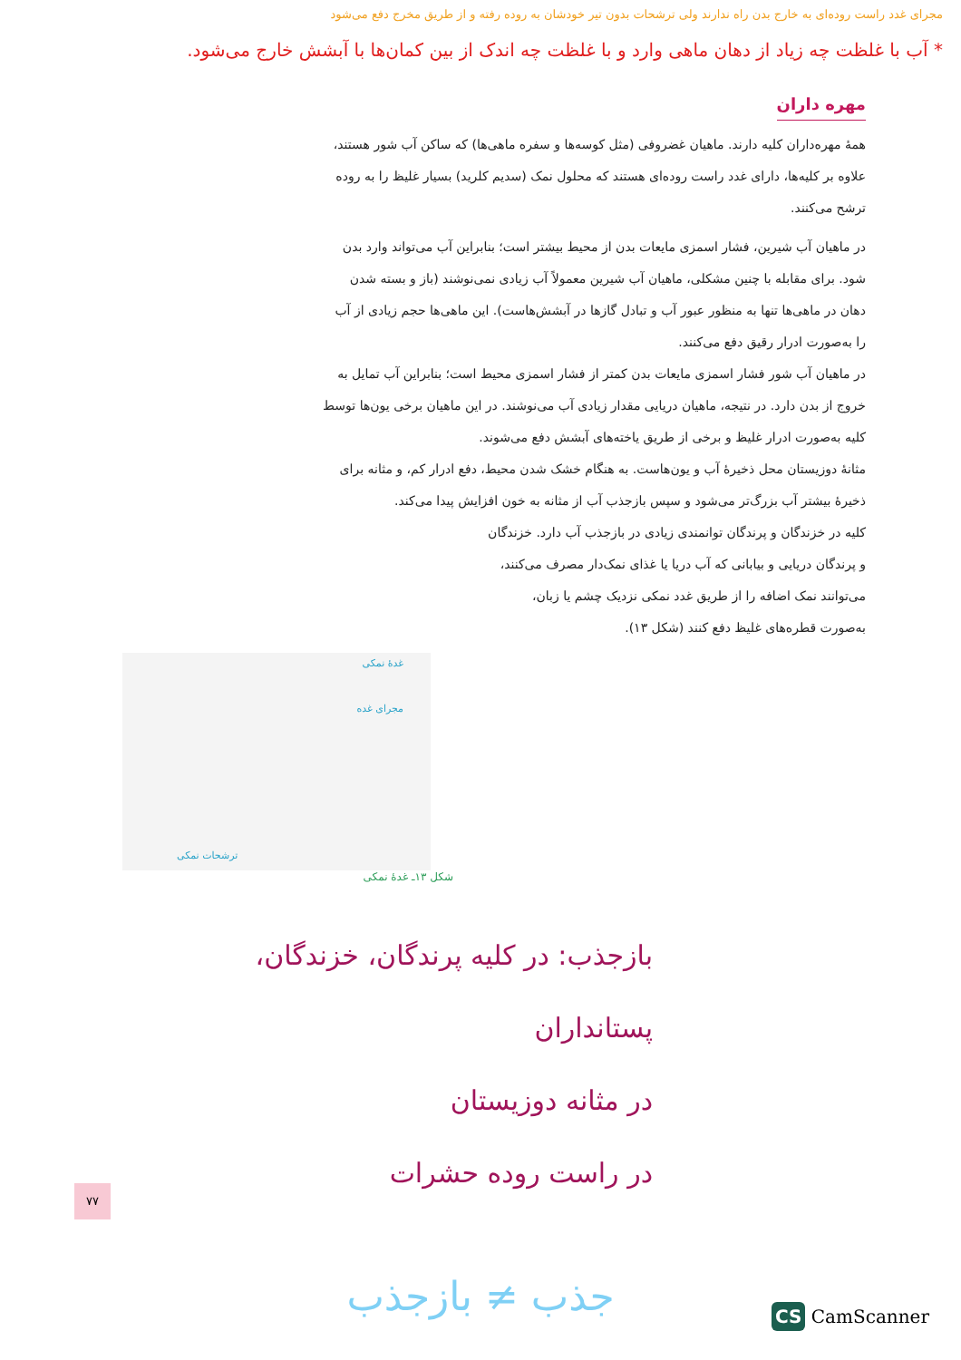مجرای غدد راست روده‌ای به خارج بدن راه ندارند ولی ترشحات بدون تیر خودشان به روده رفته و از طریق مخرج دفع می‌شود
* آب با غلظت چه زیاد از دهان ماهی وارد و با غلظت چه اندک از بین کمان‌ها با آبشش خارج می‌شود.
مهره داران
همهٔ مهره‌داران کلیه دارند. ماهیان غضروفی (مثل کوسه‌ها و سفره ماهی‌ها) که ساکن آب شور هستند، علاوه بر کلیه‌ها، دارای غدد راست روده‌ای هستند که محلول نمک (سدیم کلرید) بسیار غلیظ را به روده ترشح می‌کنند.
در ماهیان آب شیرین، فشار اسمزی مایعات بدن از محیط بیشتر است؛ بنابراین آب می‌تواند وارد بدن شود. برای مقابله با چنین مشکلی، ماهیان آب شیرین معمولاً آب زیادی نمی‌نوشند (باز و بسته شدن دهان در ماهی‌ها تنها به منظور عبور آب و تبادل گازها در آبشش‌هاست). این ماهی‌ها حجم زیادی از آب را به‌صورت ادرار رقیق دفع می‌کنند.
در ماهیان آب شور فشار اسمزی مایعات بدن کمتر از فشار اسمزی محیط است؛ بنابراین آب تمایل به خروج از بدن دارد. در نتیجه، ماهیان دریایی مقدار زیادی آب می‌نوشند. در این ماهیان برخی یون‌ها توسط کلیه به‌صورت ادرار غلیظ و برخی از طریق یاخته‌های آبشش دفع می‌شوند.
مثانهٔ دوزیستان محل ذخیرهٔ آب و یون‌هاست. به هنگام خشک شدن محیط، دفع ادرار کم، و مثانه برای ذخیرهٔ بیشتر آب بزرگ‌تر می‌شود و سپس بازجذب آب از مثانه به خون افزایش پیدا می‌کند.
کلیه در خزندگان و پرندگان توانمندی زیادی در بازجذب آب دارد. خزندگان و پرندگان دریایی و بیابانی که آب دریا یا غذای نمک‌دار مصرف می‌کنند، می‌توانند نمک اضافه را از طریق غدد نمکی نزدیک چشم یا زبان، به‌صورت قطره‌های غلیظ دفع کنند (شکل ۱۳).
غدهٔ نمکی
مجرای غده
ترشحات نمکی
شکل ۱۳ـ غدهٔ نمکی
بازجذب: در کلیه پرندگان، خزندگان، پستانداران
در مثانه دوزیستان
در راست روده حشرات
جذب ≠ بازجذب
۷۷
CS CamScanner